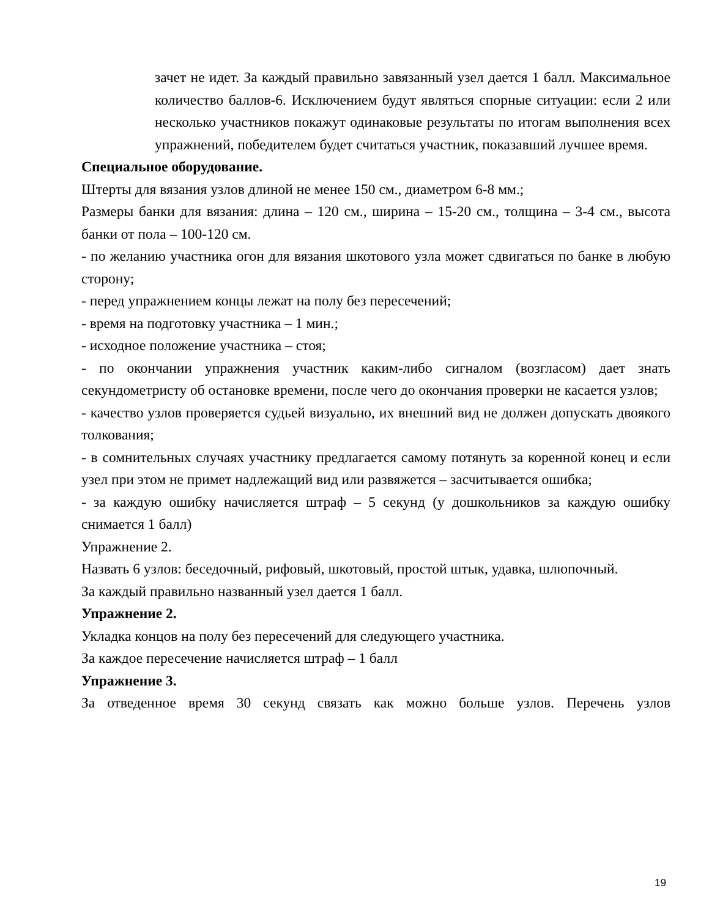зачет не идет. За каждый правильно завязанный узел дается 1 балл. Максимальное количество баллов-6. Исключением будут являться спорные ситуации: если 2 или несколько участников покажут одинаковые результаты по итогам выполнения всех упражнений, победителем будет считаться участник, показавший лучшее время.
Специальное оборудование.
Штерты для вязания узлов длиной не менее 150 см., диаметром 6-8 мм.;
Размеры банки для вязания: длина – 120 см., ширина – 15-20 см., толщина – 3-4 см., высота банки от пола – 100-120 см.
- по желанию участника огон для вязания шкотового узла может сдвигаться по банке в любую сторону;
- перед упражнением концы лежат на полу без пересечений;
- время на подготовку участника – 1 мин.;
- исходное положение участника – стоя;
- по окончании упражнения участник каким-либо сигналом (возгласом) дает знать секундометристу об остановке времени, после чего до окончания проверки не касается узлов;
- качество узлов проверяется судьей визуально, их внешний вид не должен допускать двоякого толкования;
- в сомнительных случаях участнику предлагается самому потянуть за коренной конец и если узел при этом не примет надлежащий вид или развяжется – засчитывается ошибка;
- за каждую ошибку начисляется штраф – 5 секунд (у дошкольников за каждую ошибку снимается 1 балл)
Упражнение 2.
Назвать 6 узлов: беседочный, рифовый, шкотовый, простой штык, удавка, шлюпочный.
За каждый правильно названный узел дается 1 балл.
Упражнение 2.
Укладка концов на полу без пересечений для следующего участника.
За каждое пересечение начисляется штраф – 1 балл
Упражнение 3.
За отведенное время 30 секунд связать как можно больше узлов. Перечень узлов
19